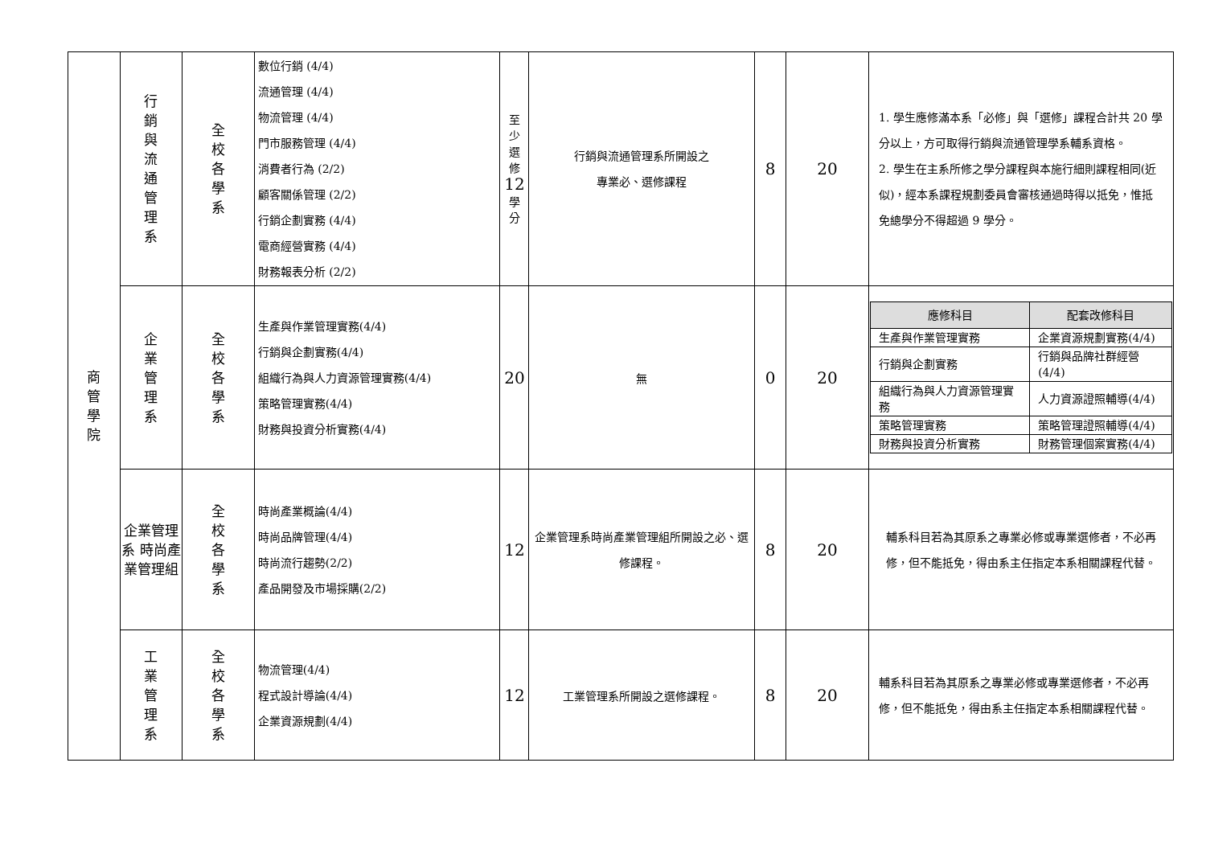| 商 管 學 院 | 行 銷 與 流 通 管 理 系 | 全 校 各 學 系 | 數位行銷 (4/4) 流通管理 (4/4) 物流管理 (4/4) 門市服務管理 (4/4) 消費者行為 (2/2) 顧客關係管理 (2/2) 行銷企劃實務 (4/4) 電商經營實務 (4/4) 財務報表分析 (2/2) | 至 少 選 修 12 學 分 | 行銷與流通管理系所開設之 專業必、選修課程 | 8 | 20 | 1. 學生應修滿本系「必修」與「選修」課程合計共 20 學分以上，方可取得行銷與流通管理學系輔系資格。 2. 學生在主系所修之學分課程與本施行細則課程相同(近似)，經本系課程規劃委員會審核通過時得以抵免，惟抵免總學分不得超過 9 學分。 |
| | 企 業 管 理 系 | 全 校 各 學 系 | 生產與作業管理實務(4/4) 行銷與企劃實務(4/4) 組織行為與人力資源管理實務(4/4) 策略管理實務(4/4) 財務與投資分析實務(4/4) | 20 | 無 | 0 | 20 | / 應修科目 / 配套改修科目 / / --- / --- / / 生產與作業管理實務 / 企業資源規劃實務(4/4) / / 行銷與企劃實務 / 行銷與品牌社群經營(4/4) / / 組織行為與人力資源管理實務 / 人力資源證照輔導(4/4) / / 策略管理實務 / 策略管理證照輔導(4/4) / / 財務與投資分析實務 / 財務管理個案實務(4/4) / |
| | 企業管理系 時尚產業管理組 | 全 校 各 學 系 | 時尚產業概論(4/4) 時尚品牌管理(4/4) 時尚流行趨勢(2/2) 產品開發及市場採購(2/2) | 12 | 企業管理系時尚產業管理組所開設之必、選修課程。 | 8 | 20 | 輔系科目若為其原系之專業必修或專業選修者，不必再修，但不能抵免，得由系主任指定本系相關課程代替。 |
| | 工 業 管 理 系 | 全 校 各 學 系 | 物流管理(4/4) 程式設計導論(4/4) 企業資源規劃(4/4) | 12 | 工業管理系所開設之選修課程。 | 8 | 20 | 輔系科目若為其原系之專業必修或專業選修者，不必再修，但不能抵免，得由系主任指定本系相關課程代替。 |